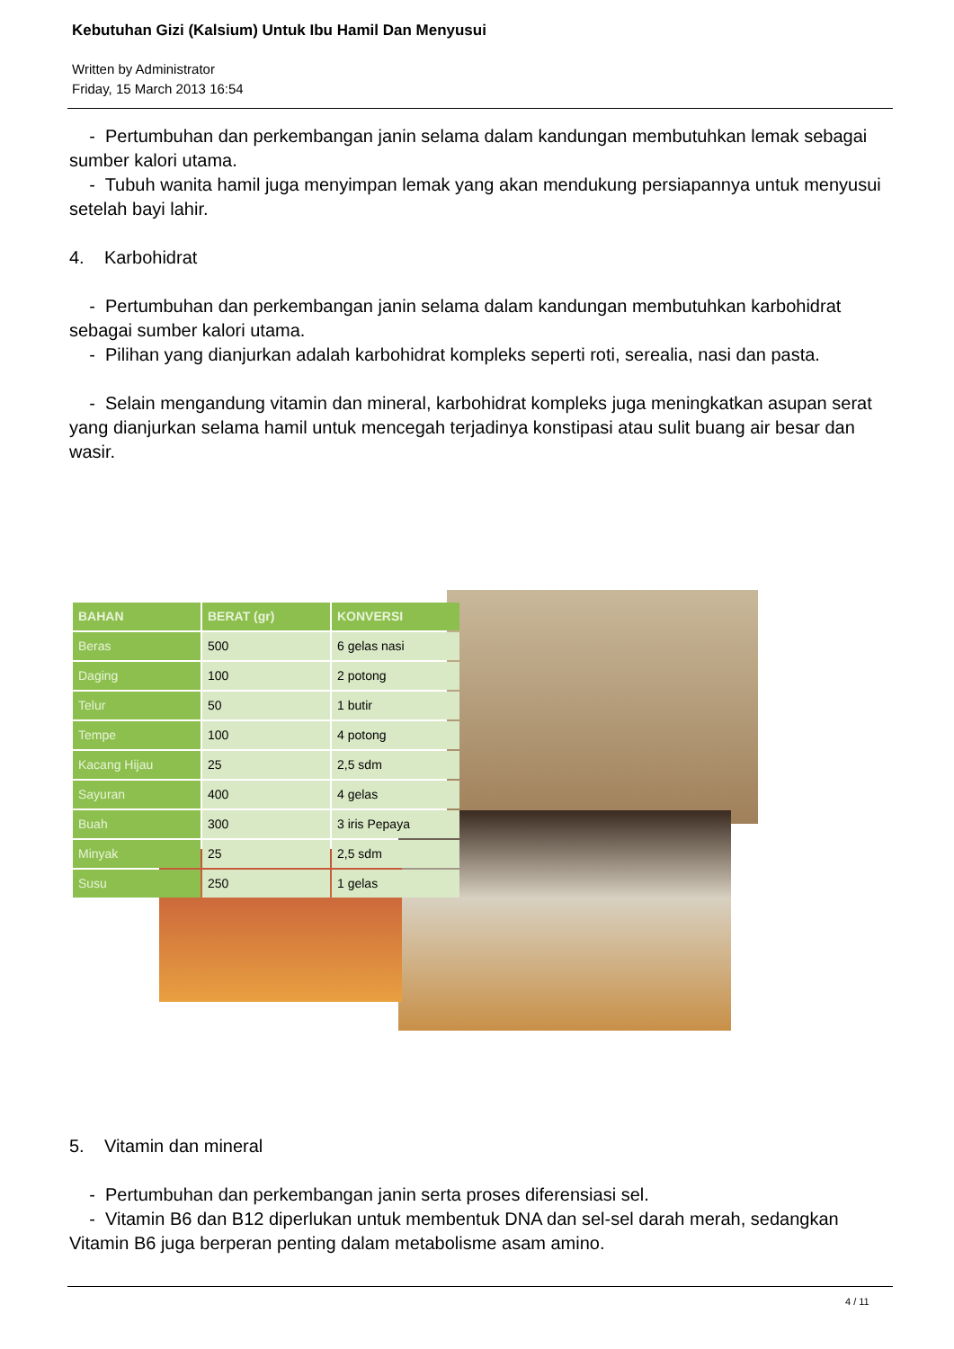Kebutuhan Gizi (Kalsium) Untuk Ibu Hamil Dan Menyusui
Written by Administrator
Friday, 15 March 2013 16:54
- Pertumbuhan dan perkembangan janin selama dalam kandungan membutuhkan lemak sebagai sumber kalori utama.
- Tubuh wanita hamil juga menyimpan lemak yang akan mendukung persiapannya untuk menyusui setelah bayi lahir.
4. Karbohidrat
- Pertumbuhan dan perkembangan janin selama dalam kandungan membutuhkan karbohidrat sebagai sumber kalori utama.
- Pilihan yang dianjurkan adalah karbohidrat kompleks seperti roti, serealia, nasi dan pasta.
- Selain mengandung vitamin dan mineral, karbohidrat kompleks juga meningkatkan asupan serat yang dianjurkan selama hamil untuk mencegah terjadinya konstipasi atau sulit buang air besar dan wasir.
| BAHAN | BERAT (gr) | KONVERSI |
| --- | --- | --- |
| Beras | 500 | 6 gelas nasi |
| Daging | 100 | 2 potong |
| Telur | 50 | 1 butir |
| Tempe | 100 | 4 potong |
| Kacang Hijau | 25 | 2,5 sdm |
| Sayuran | 400 | 4 gelas |
| Buah | 300 | 3 iris Pepaya |
| Minyak | 25 | 2,5 sdm |
| Susu | 250 | 1 gelas |
5. Vitamin dan mineral
- Pertumbuhan dan perkembangan janin serta proses diferensiasi sel.
- Vitamin B6 dan B12 diperlukan untuk membentuk DNA dan sel-sel darah merah, sedangkan Vitamin B6 juga berperan penting dalam metabolisme asam amino.
4 / 11